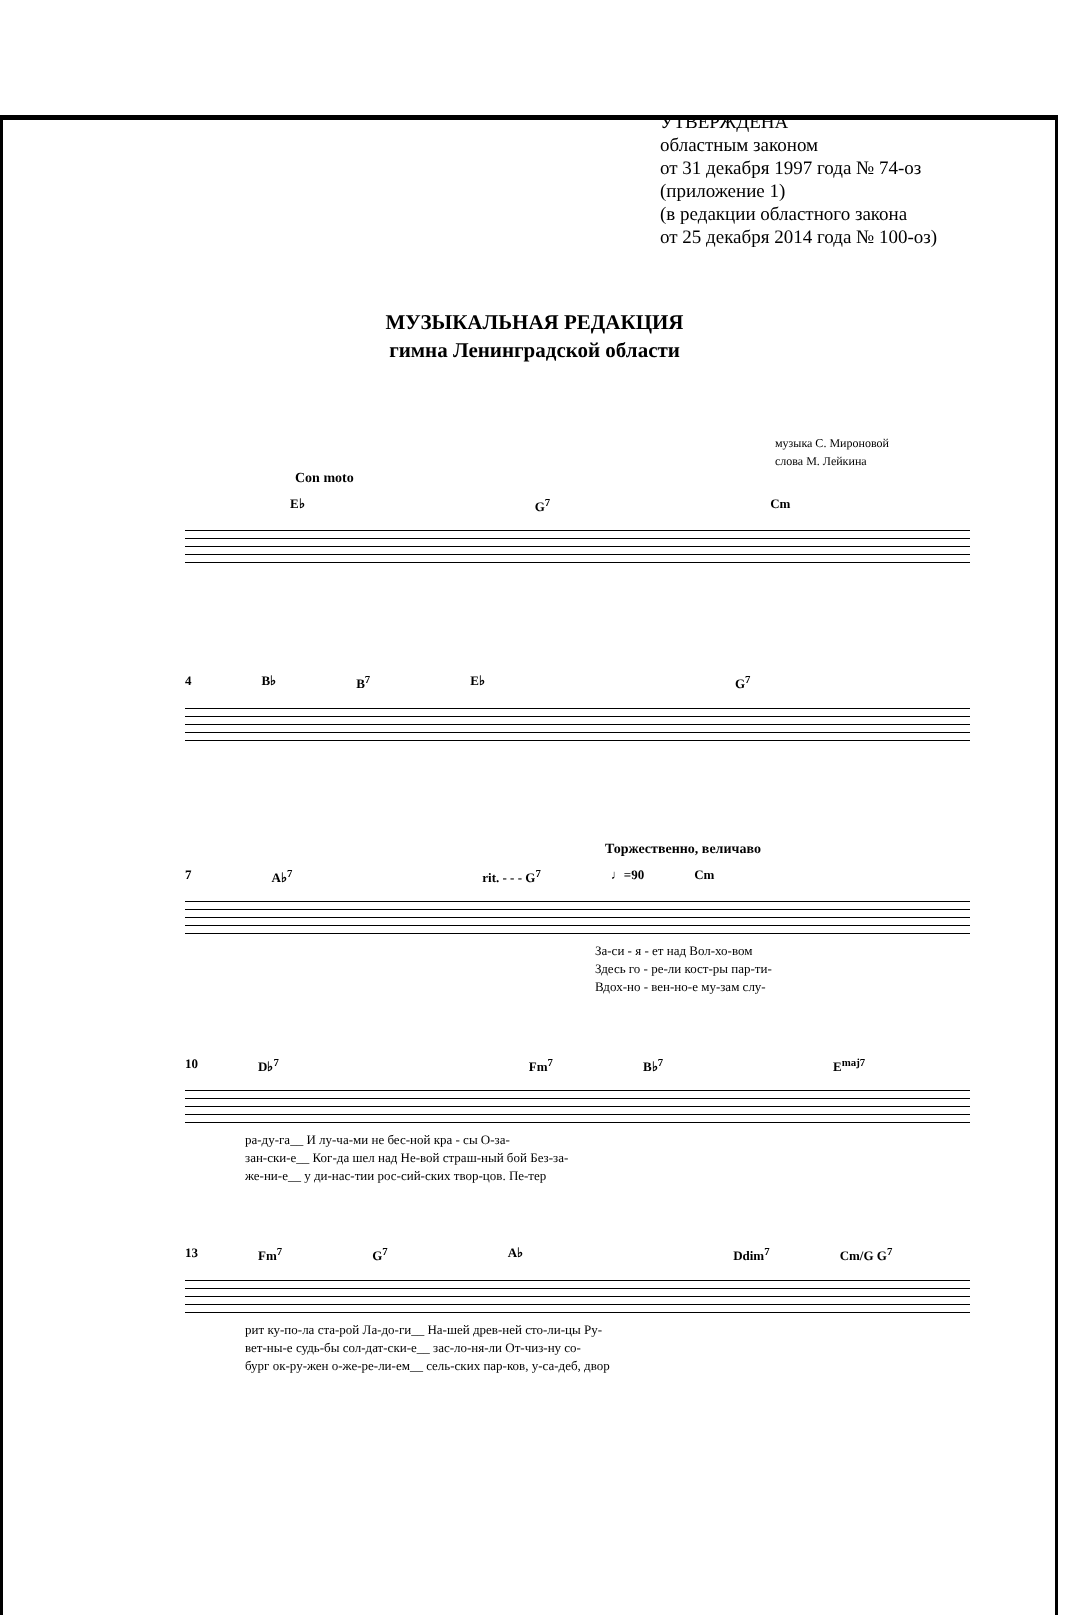УТВЕРЖДЕНА
областным законом
от 31 декабря 1997 года № 74-оз
(приложение 1)
(в редакции областного закона
от 25 декабря 2014 года № 100-оз)
МУЗЫКАЛЬНАЯ РЕДАКЦИЯ
гимна Ленинградской области
музыка С. Мироновой
слова М. Лейкина
Con moto
E♭ G<sup>7</sup> Cm
4 B♭ B<sup>7</sup> E♭ G<sup>7</sup>
Торжественно, величаво
7 A♭<sup>7</sup> rit. - - - G<sup>7</sup> ♩=90 Cm
За-си - я - ет над Вол-хо-вом
Здесь го - ре-ли кост-ры пар-ти-
Вдох-но - вен-но-е му-зам слу-
10 D♭<sup>7</sup> Fm<sup>7</sup> B♭<sup>7</sup> E<sup>maj7</sup>
ра-ду-га__ И лу-ча-ми не бес-ной кра - сы О-за-
зан-ски-е__ Ког-да шел над Не-вой страш-ный бой Без-за-
же-ни-е__ у ди-нас-тии рос-сий-ских твор-цов. Пе-тер
13 Fm<sup>7</sup> G<sup>7</sup> A♭ Ddim<sup>7</sup> Cm/G G<sup>7</sup>
рит ку-по-ла ста-рой Ла-до-ги__ На-шей древ-ней сто-ли-цы Ру-
вет-ны-е судь-бы сол-дат-ски-е__ зас-ло-ня-ли От-чиз-ну со-
бург ок-ру-жен о-же-ре-ли-ем__ сель-ских пар-ков, у-са-деб, двор